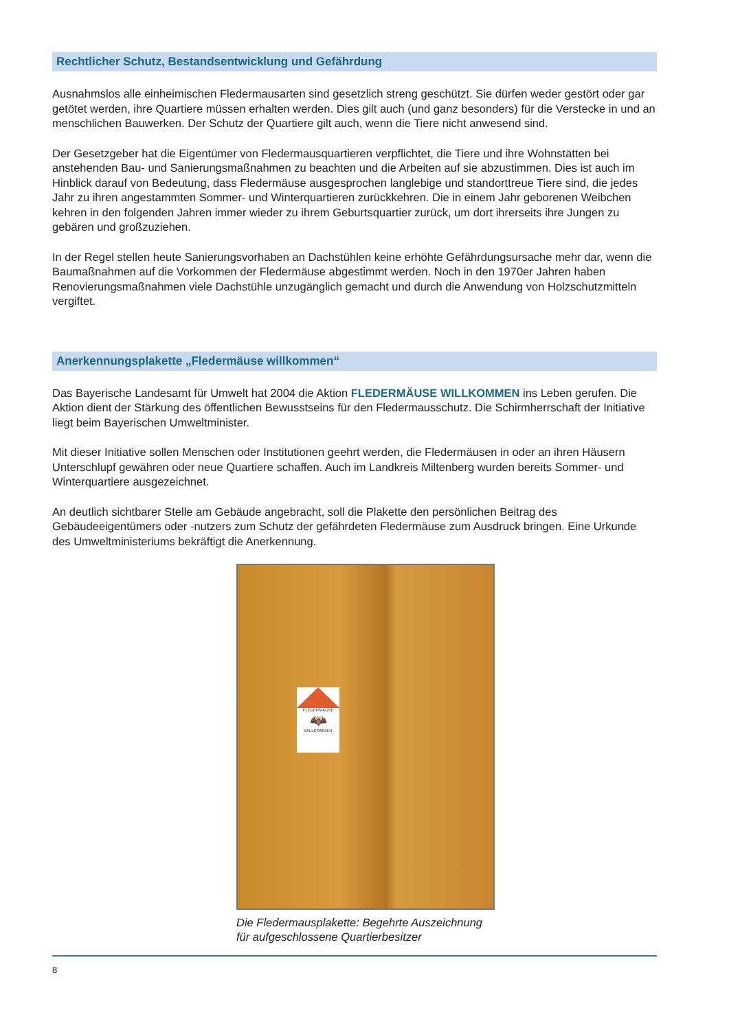Rechtlicher Schutz, Bestandsentwicklung und Gefährdung
Ausnahmslos alle einheimischen Fledermausarten sind gesetzlich streng geschützt. Sie dürfen weder gestört oder gar getötet werden, ihre Quartiere müssen erhalten werden. Dies gilt auch (und ganz besonders) für die Verstecke in und an menschlichen Bauwerken. Der Schutz der Quartiere gilt auch, wenn die Tiere nicht anwesend sind.
Der Gesetzgeber hat die Eigentümer von Fledermausquartieren verpflichtet, die Tiere und ihre Wohnstätten bei anstehenden Bau- und Sanierungsmaßnahmen zu beachten und die Arbeiten auf sie abzustimmen. Dies ist auch im Hinblick darauf von Bedeutung, dass Fledermäuse ausgesprochen langlebige und standorttreue Tiere sind, die jedes Jahr zu ihren angestammten Sommer- und Winterquartieren zurückkehren. Die in einem Jahr geborenen Weibchen kehren in den folgenden Jahren immer wieder zu ihrem Geburtsquartier zurück, um dort ihrerseits ihre Jungen zu gebären und großzuziehen.
In der Regel stellen heute Sanierungsvorhaben an Dachstühlen keine erhöhte Gefährdungsursache mehr dar, wenn die Baumaßnahmen auf die Vorkommen der Fledermäuse abgestimmt werden. Noch in den 1970er Jahren haben Renovierungsmaßnahmen viele Dachstühle unzugänglich gemacht und durch die Anwendung von Holzschutzmitteln vergiftet.
Anerkennungsplakette „Fledermäuse willkommen“
Das Bayerische Landesamt für Umwelt hat 2004 die Aktion FLEDERMÄUSE WILLKOMMEN ins Leben gerufen. Die Aktion dient der Stärkung des öffentlichen Bewusstseins für den Fledermausschutz. Die Schirmherrschaft der Initiative liegt beim Bayerischen Umweltminister.
Mit dieser Initiative sollen Menschen oder Institutionen geehrt werden, die Fledermäusen in oder an ihren Häusern Unterschlupf gewähren oder neue Quartiere schaffen. Auch im Landkreis Miltenberg wurden bereits Sommer- und Winterquartiere ausgezeichnet.
An deutlich sichtbarer Stelle am Gebäude angebracht, soll die Plakette den persönlichen Beitrag des Gebäudeeigentümers oder -nutzers zum Schutz der gefährdeten Fledermäuse zum Ausdruck bringen. Eine Urkunde des Umweltministeriums bekräftigt die Anerkennung.
FLEDERMÄUSE
🦇
WILLKOMMEN
Die Fledermausplakette: Begehrte Auszeichnung für aufgeschlossene Quartierbesitzer
8